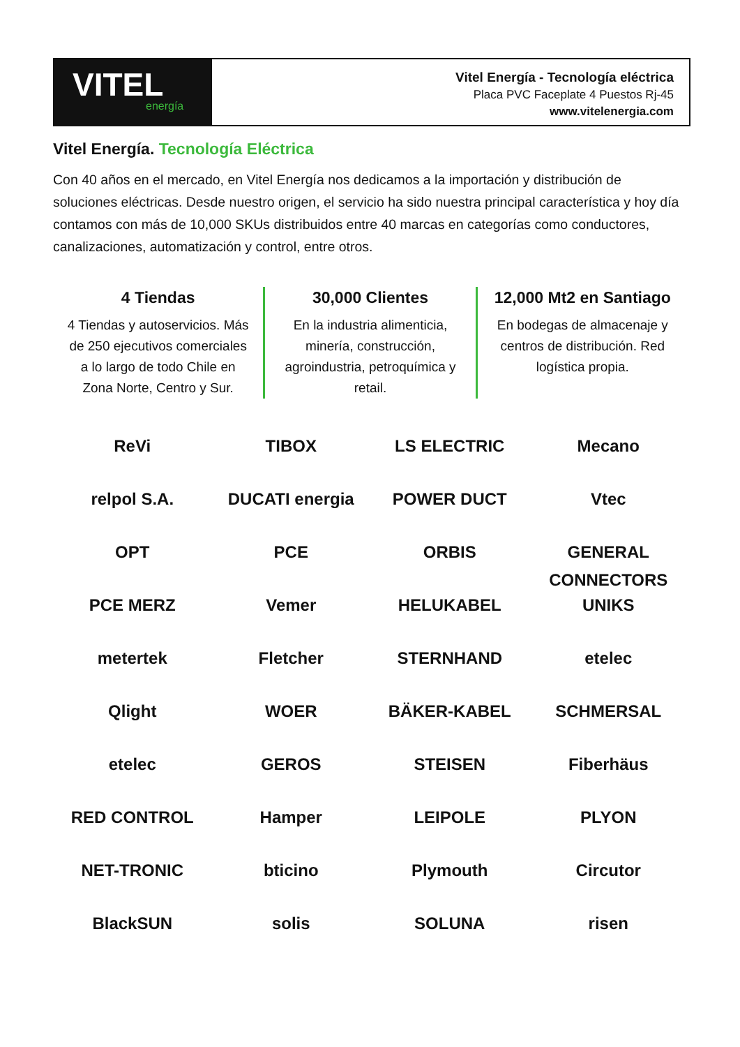VITEL
energía
Vitel Energía - Tecnología eléctrica
Placa PVC Faceplate 4 Puestos Rj-45
www.vitelenergia.com
Vitel Energía. Tecnología Eléctrica
Con 40 años en el mercado, en Vitel Energía nos dedicamos a la importación y distribución de soluciones eléctricas. Desde nuestro origen, el servicio ha sido nuestra principal característica y hoy día contamos con más de 10,000 SKUs distribuidos entre 40 marcas en categorías como conductores, canalizaciones, automatización y control, entre otros.
4 Tiendas
4 Tiendas y autoservicios. Más de 250 ejecutivos comerciales a lo largo de todo Chile en Zona Norte, Centro y Sur.
30,000 Clientes
En la industria alimenticia, minería, construcción, agroindustria, petroquímica y retail.
12,000 Mt2 en Santiago
En bodegas de almacenaje y centros de distribución. Red logística propia.
ReVi
TIBOX
LS ELECTRIC
Mecano
relpol S.A.
DUCATI energia
POWER DUCT
Vtec
OPT
PCE
ORBIS
GENERAL CONNECTORS
PCE MERZ
Vemer
HELUKABEL
UNIKS
metertek
Fletcher
STERNHAND
etelec
Qlight
WOER
BÄKER-KABEL
SCHMERSAL
etelec
GEROS
STEISEN
Fiberhäus
RED CONTROL
Hamper
LEIPOLE
PLYON
NET-TRONIC
bticino
Plymouth
Circutor
BlackSUN
solis
SOLUNA
risen